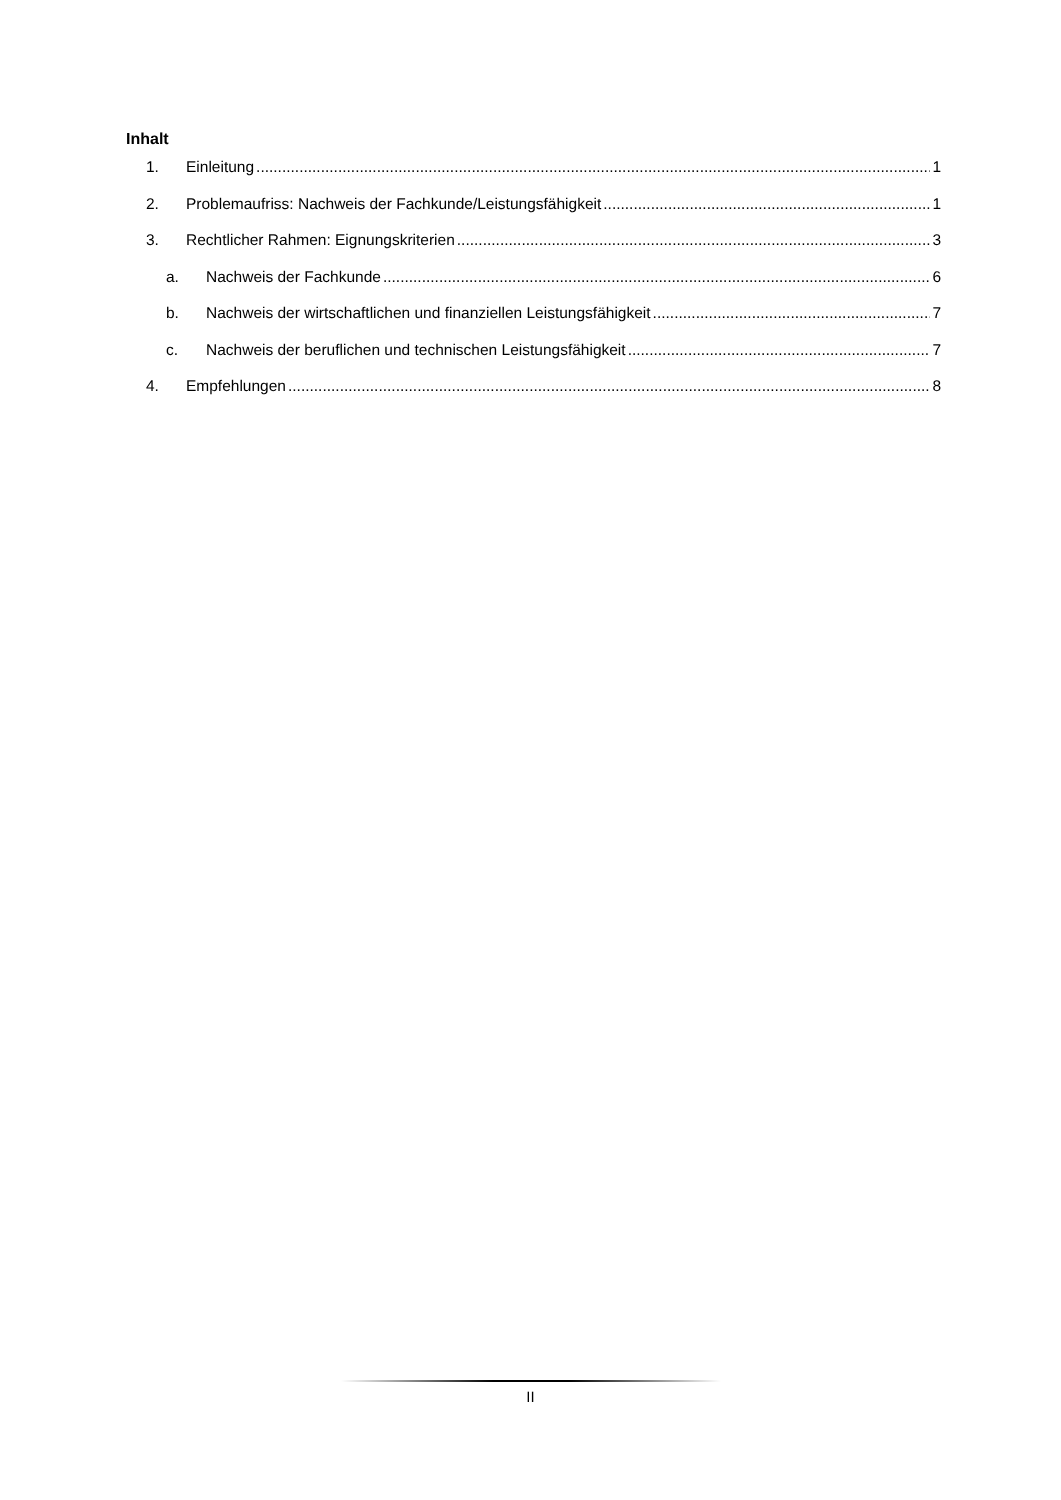Inhalt
1. Einleitung 1
2. Problemaufriss: Nachweis der Fachkunde/Leistungsfähigkeit 1
3. Rechtlicher Rahmen: Eignungskriterien 3
a. Nachweis der Fachkunde 6
b. Nachweis der wirtschaftlichen und finanziellen Leistungsfähigkeit 7
c. Nachweis der beruflichen und technischen Leistungsfähigkeit 7
4. Empfehlungen 8
II